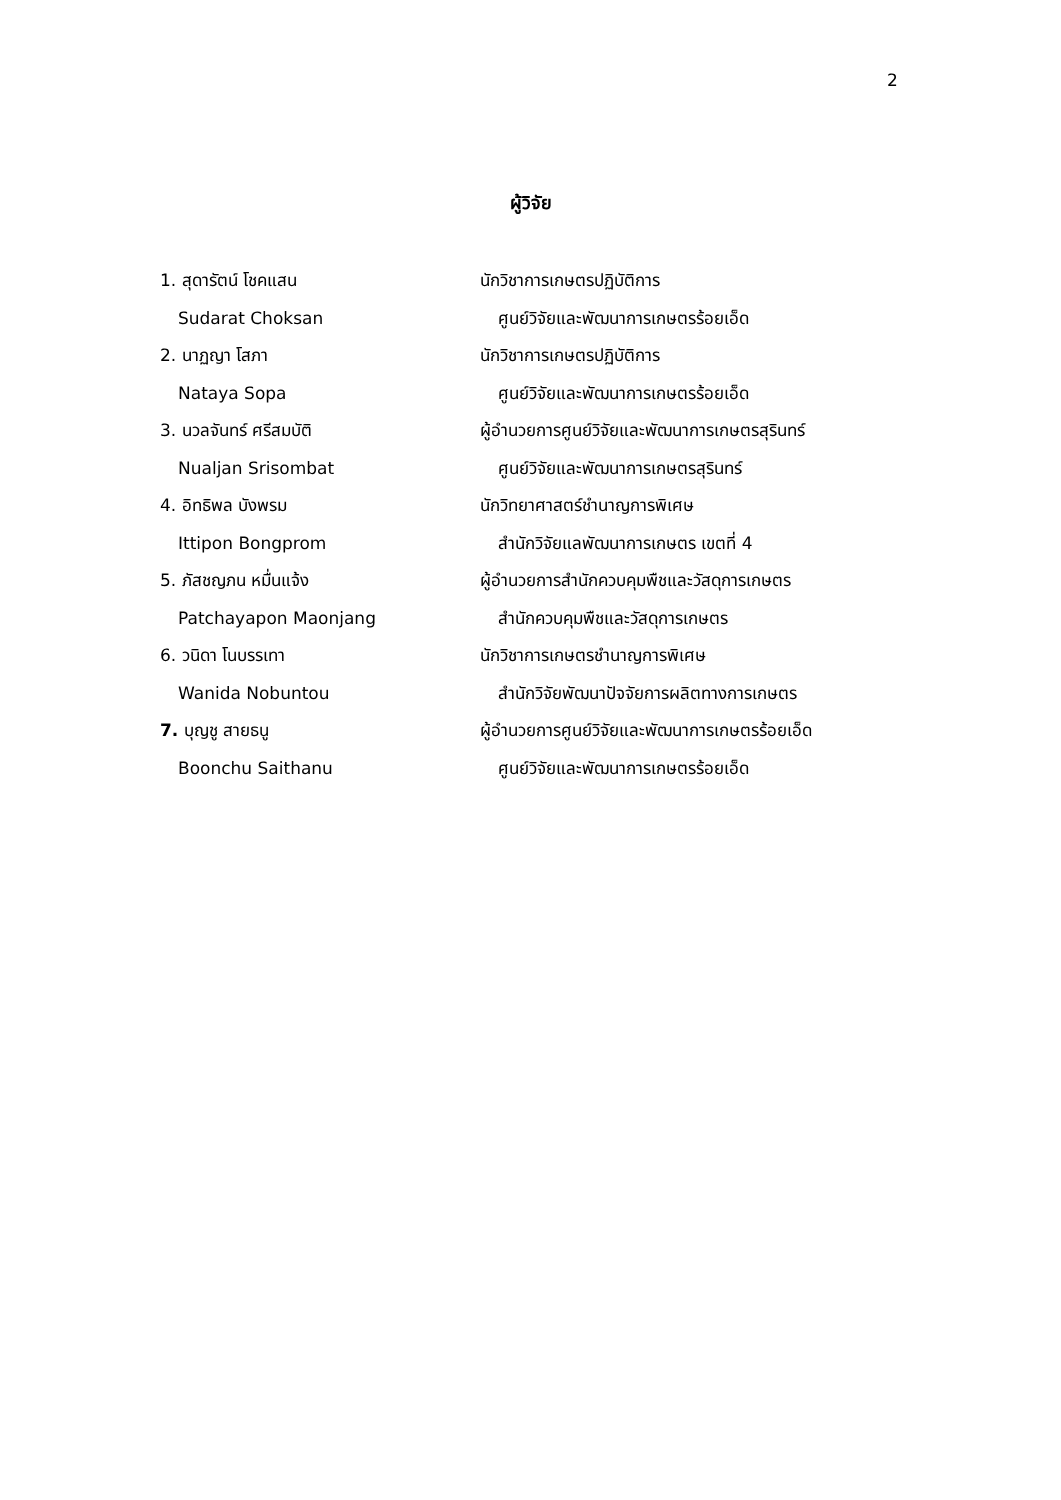2
ผู้วิจัย
1. สุดารัตน์ โชคแสน นักวิชาการเกษตรปฏิบัติการ
Sudarat Choksan ศูนย์วิจัยและพัฒนาการเกษตรร้อยเอ็ด
2. นาฏญา โสภา นักวิชาการเกษตรปฏิบัติการ
Nataya Sopa ศูนย์วิจัยและพัฒนาการเกษตรร้อยเอ็ด
3. นวลจันทร์ ศรีสมบัติ ผู้อำนวยการศูนย์วิจัยและพัฒนาการเกษตรสุรินทร์
Nualjan Srisombat ศูนย์วิจัยและพัฒนาการเกษตรสุรินทร์
4. อิทธิพล บังพรม นักวิทยาศาสตร์ชำนาญการพิเศษ
Ittipon Bongprom สำนักวิจัยแลพัฒนาการเกษตร เขตที่ 4
5. ภัสชญภน หมื่นแจ้ง ผู้อำนวยการสำนักควบคุมพืชและวัสดุการเกษตร
Patchayapon Maonjang สำนักควบคุมพืชและวัสดุการเกษตร
6. วนิดา โนบรรเทา นักวิชาการเกษตรชำนาญการพิเศษ
Wanida Nobuntou สำนักวิจัยพัฒนาปัจจัยการผลิตทางการเกษตร
7. บุญชู สายธนู ผู้อำนวยการศูนย์วิจัยและพัฒนาการเกษตรร้อยเอ็ด
Boonchu Saithanu ศูนย์วิจัยและพัฒนาการเกษตรร้อยเอ็ด